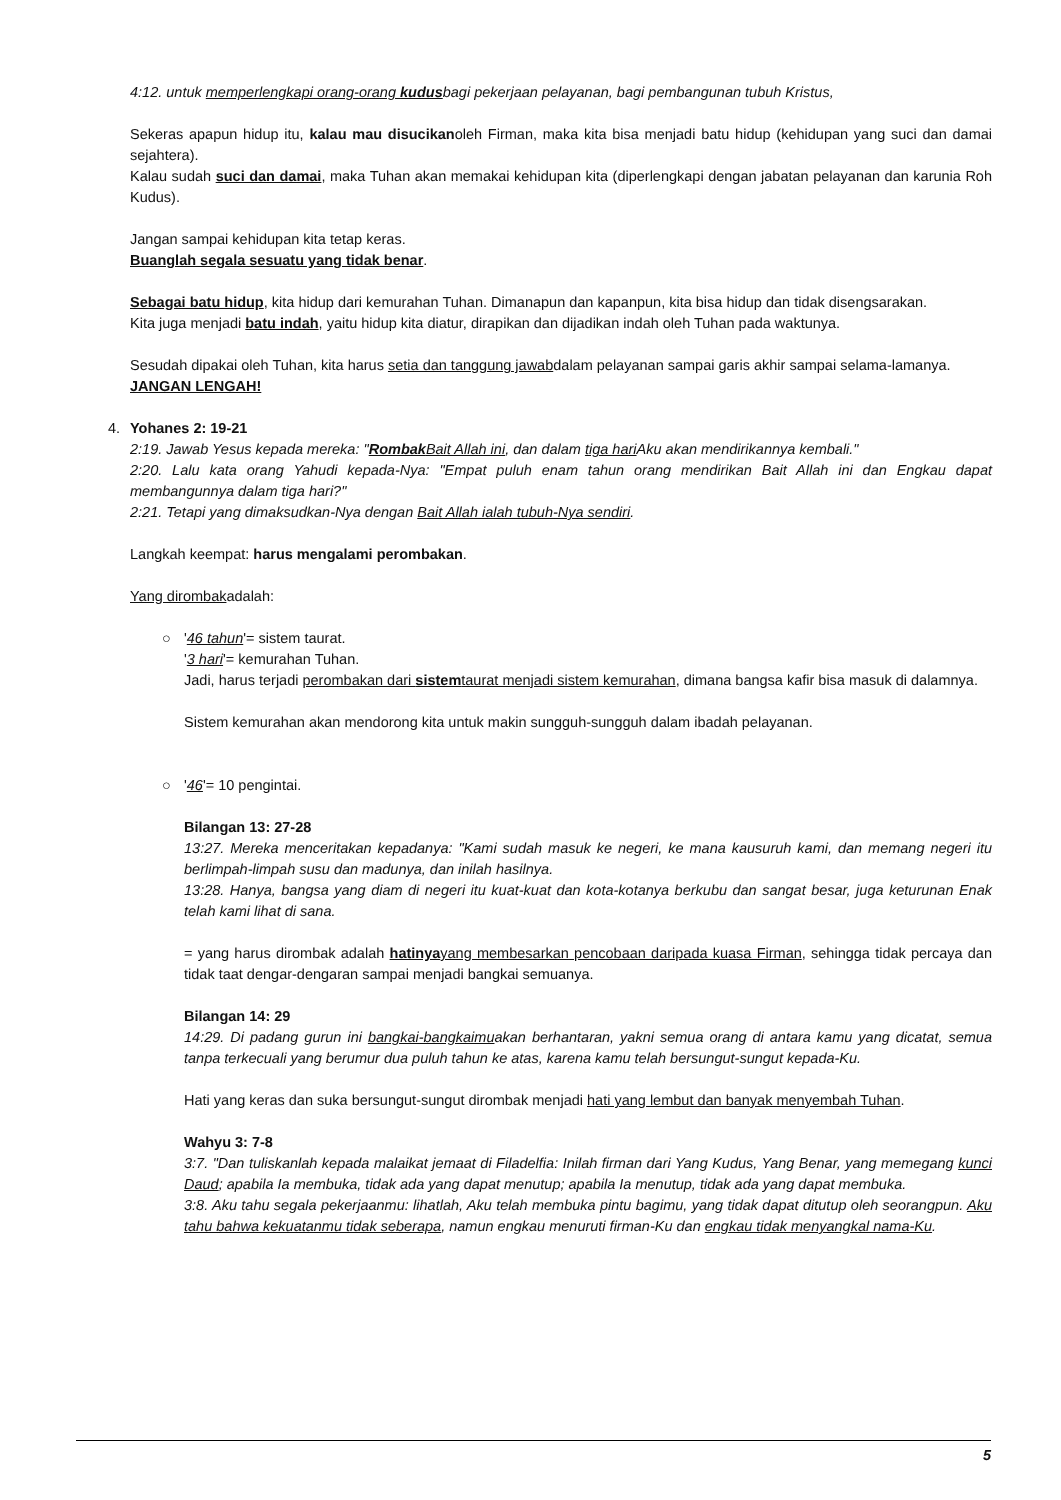4:12. untuk memperlengkapi orang-orang kudusbagi pekerjaan pelayanan, bagi pembangunan tubuh Kristus,
Sekeras apapun hidup itu, kalau mau disucikanoleh Firman, maka kita bisa menjadi batu hidup (kehidupan yang suci dan damai sejahtera).
Kalau sudah suci dan damai, maka Tuhan akan memakai kehidupan kita (diperlengkapi dengan jabatan pelayanan dan karunia Roh Kudus).
Jangan sampai kehidupan kita tetap keras.
Buanglah segala sesuatu yang tidak benar.
Sebagai batu hidup, kita hidup dari kemurahan Tuhan. Dimanapun dan kapanpun, kita bisa hidup dan tidak disengsarakan.
Kita juga menjadi batu indah, yaitu hidup kita diatur, dirapikan dan dijadikan indah oleh Tuhan pada waktunya.
Sesudah dipakai oleh Tuhan, kita harus setia dan tanggung jawabdalam pelayanan sampai garis akhir sampai selama-lamanya.
JANGAN LENGAH!
4.
Yohanes 2: 19-21
2:19. Jawab Yesus kepada mereka: "Rombak Bait Allah ini, dan dalam tiga hari Aku akan mendirikannya kembali."
2:20. Lalu kata orang Yahudi kepada-Nya: "Empat puluh enam tahun orang mendirikan Bait Allah ini dan Engkau dapat membangunnya dalam tiga hari?"
2:21. Tetapi yang dimaksudkan-Nya dengan Bait Allah ialah tubuh-Nya sendiri.
Langkah keempat: harus mengalami perombakan.
Yang dirombakadalah:
○
'46 tahun'= sistem taurat.
'3 hari'= kemurahan Tuhan.
Jadi, harus terjadi perombakan dari sistemtaurat menjadi sistem kemurahan, dimana bangsa kafir bisa masuk di dalamnya.
Sistem kemurahan akan mendorong kita untuk makin sungguh-sungguh dalam ibadah pelayanan.
○
'46'= 10 pengintai.
Bilangan 13: 27-28
13:27. Mereka menceritakan kepadanya: "Kami sudah masuk ke negeri, ke mana kausuruh kami, dan memang negeri itu berlimpah-limpah susu dan madunya, dan inilah hasilnya.
13:28. Hanya, bangsa yang diam di negeri itu kuat-kuat dan kota-kotanya berkubu dan sangat besar, juga keturunan Enak telah kami lihat di sana.
= yang harus dirombak adalah hatinya yang membesarkan pencobaan daripada kuasa Firman, sehingga tidak percaya dan tidak taat dengar-dengaran sampai menjadi bangkai semuanya.
Bilangan 14: 29
14:29. Di padang gurun ini bangkai-bangkaimuakan berhantaran, yakni semua orang di antara kamu yang dicatat, semua tanpa terkecuali yang berumur dua puluh tahun ke atas, karena kamu telah bersungut-sungut kepada-Ku.
Hati yang keras dan suka bersungut-sungut dirombak menjadi hati yang lembut dan banyak menyembah Tuhan.
Wahyu 3: 7-8
3:7. "Dan tuliskanlah kepada malaikat jemaat di Filadelfia: Inilah firman dari Yang Kudus, Yang Benar, yang memegang kunci Daud; apabila Ia membuka, tidak ada yang dapat menutup; apabila Ia menutup, tidak ada yang dapat membuka.
3:8. Aku tahu segala pekerjaanmu: lihatlah, Aku telah membuka pintu bagimu, yang tidak dapat ditutup oleh seorangpun. Aku tahu bahwa kekuatanmu tidak seberapa, namun engkau menuruti firman-Ku dan engkau tidak menyangkal nama-Ku.
5